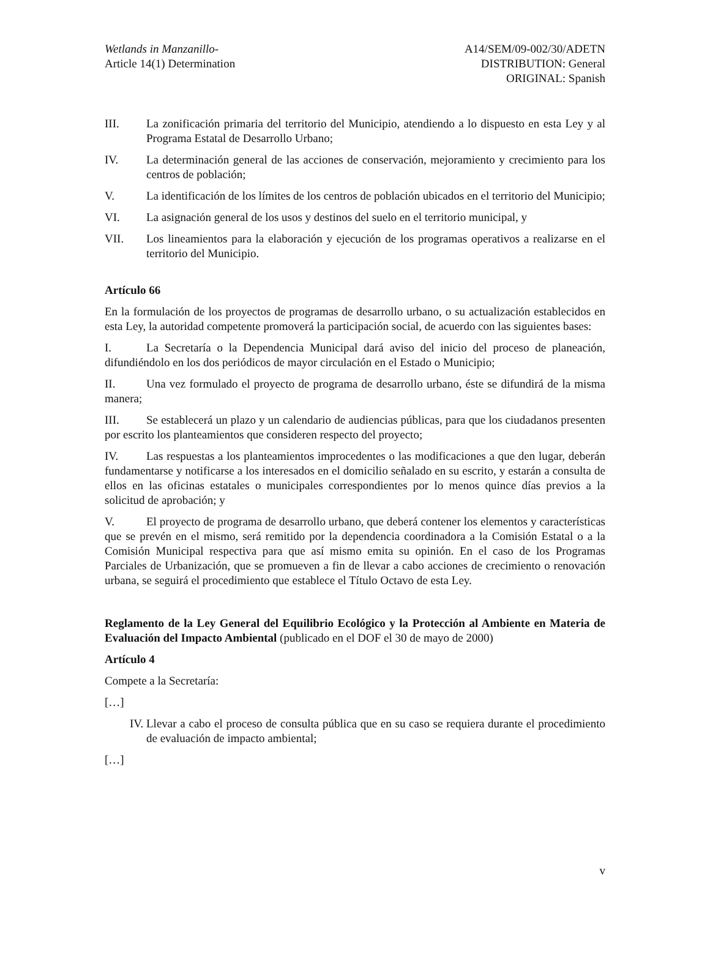Wetlands in Manzanillo-
Article 14(1) Determination
A14/SEM/09-002/30/ADETN
DISTRIBUTION: General
ORIGINAL: Spanish
III. La zonificación primaria del territorio del Municipio, atendiendo a lo dispuesto en esta Ley y al Programa Estatal de Desarrollo Urbano;
IV. La determinación general de las acciones de conservación, mejoramiento y crecimiento para los centros de población;
V. La identificación de los límites de los centros de población ubicados en el territorio del Municipio;
VI. La asignación general de los usos y destinos del suelo en el territorio municipal, y
VII. Los lineamientos para la elaboración y ejecución de los programas operativos a realizarse en el territorio del Municipio.
Artículo 66
En la formulación de los proyectos de programas de desarrollo urbano, o su actualización establecidos en esta Ley, la autoridad competente promoverá la participación social, de acuerdo con las siguientes bases:
I. La Secretaría o la Dependencia Municipal dará aviso del inicio del proceso de planeación, difundiéndolo en los dos periódicos de mayor circulación en el Estado o Municipio;
II. Una vez formulado el proyecto de programa de desarrollo urbano, éste se difundirá de la misma manera;
III. Se establecerá un plazo y un calendario de audiencias públicas, para que los ciudadanos presenten por escrito los planteamientos que consideren respecto del proyecto;
IV. Las respuestas a los planteamientos improcedentes o las modificaciones a que den lugar, deberán fundamentarse y notificarse a los interesados en el domicilio señalado en su escrito, y estarán a consulta de ellos en las oficinas estatales o municipales correspondientes por lo menos quince días previos a la solicitud de aprobación; y
V. El proyecto de programa de desarrollo urbano, que deberá contener los elementos y características que se prevén en el mismo, será remitido por la dependencia coordinadora a la Comisión Estatal o a la Comisión Municipal respectiva para que así mismo emita su opinión. En el caso de los Programas Parciales de Urbanización, que se promueven a fin de llevar a cabo acciones de crecimiento o renovación urbana, se seguirá el procedimiento que establece el Título Octavo de esta Ley.
Reglamento de la Ley General del Equilibrio Ecológico y la Protección al Ambiente en Materia de Evaluación del Impacto Ambiental (publicado en el DOF el 30 de mayo de 2000)
Artículo 4
Compete a la Secretaría:
[…]
IV. Llevar a cabo el proceso de consulta pública que en su caso se requiera durante el procedimiento de evaluación de impacto ambiental;
[…]
v